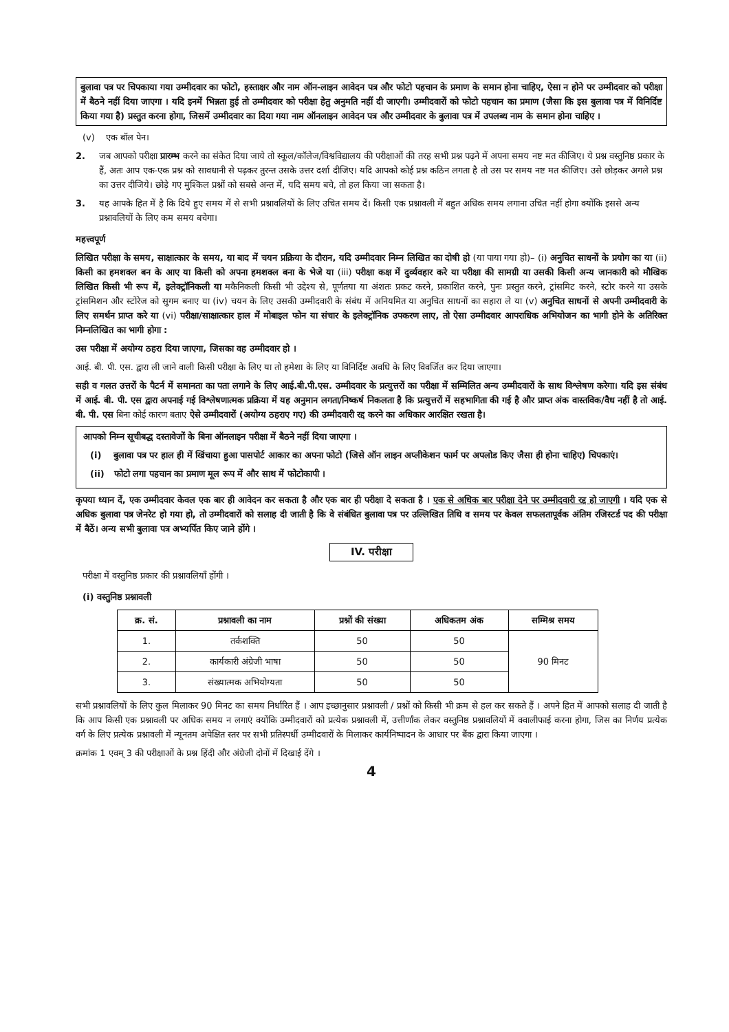बुलावा पत्र पर चिपकाया गया उम्मीदवार का फोटो, हस्ताक्षर और नाम ऑन-लाइन आवेदन पत्र और फोटो पहचान के प्रमाण के समान होना चाहिए, ऐसा न होने पर उम्मीदवार को परीक्षा में बैठने नहीं दिया जाएगा । यदि इनमें भिन्नता हुई तो उम्मीदवार को परीक्षा हेतु अनुमति नहीं दी जाएगी। उम्मीदवारों को फोटो पहचान का प्रमाण (जैसा कि इस बुलावा पत्र में विनिर्दिष्ट किया गया है) प्रस्तुत करना होगा, जिसमें उम्मीदवार का दिया गया नाम ऑनलाइन आवेदन पत्र और उम्मीदवार के बुलावा पत्र में उपलब्ध नाम के समान होना चाहिए ।
(v) एक बॉल पेन।
2. जब आपको परीक्षा प्रारम्भ करने का संकेत दिया जाये तो स्कूल/कॉलेज/विश्वविद्यालय की परीक्षाओं की तरह सभी प्रश्न पढ़ने में अपना समय नष्ट मत कीजिए। ये प्रश्न वस्तुनिष्ठ प्रकार के हैं, अतः आप एक-एक प्रश्न को सावधानी से पढ़कर तुरन्त उसके उत्तर दर्शा दीजिए। यदि आपको कोई प्रश्न कठिन लगता है तो उस पर समय नष्ट मत कीजिए। उसे छोड़कर अगले प्रश्न का उत्तर दीजिये। छोड़े गए मुश्किल प्रश्नों को सबसे अन्त में, यदि समय बचे, तो हल किया जा सकता है।
3. यह आपके हित में है कि दिये हुए समय में से सभी प्रश्नावलियों के लिए उचित समय दें। किसी एक प्रश्नावली में बहुत अधिक समय लगाना उचित नहीं होगा क्योंकि इससे अन्य प्रश्नावलियों के लिए कम समय बचेगा।
महत्त्वपूर्ण
लिखित परीक्षा के समय, साक्षात्कार के समय, या बाद में चयन प्रक्रिया के दौरान, यदि उम्मीदवार निम्न लिखित का दोषी हो (या पाया गया हो)– (i) अनुचित साधनों के प्रयोग का या (ii) किसी का हमशक्ल बन के आए या किसी को अपना हमशक्ल बना के भेजे या (iii) परीक्षा कक्ष में दुर्व्यवहार करे या परीक्षा की सामग्री या उसकी किसी अन्य जानकारी को मौखिक लिखित किसी भी रूप में, इलेक्ट्रॉनिकली या मकैनिकली किसी भी उद्देश्य से, पूर्णतया या अंशतः प्रकट करने, प्रकाशित करने, पुनः प्रस्तुत करने, ट्रांसमिट करने, स्टोर करने या उसके ट्रांसमिशन और स्टोरेज को सुगम बनाए या (iv) चयन के लिए उसकी उम्मीदवारी के संबंध में अनियमित या अनुचित साधनों का सहारा ले या (v) अनुचित साधनों से अपनी उम्मीदवारी के लिए समर्थन प्राप्त करे या (vi) परीक्षा/साक्षात्कार हाल में मोबाइल फोन या संचार के इलेक्ट्रॉनिक उपकरण लाए, तो ऐसा उम्मीदवार आपराधिक अभियोजन का भागी होने के अतिरिक्त निम्नलिखित का भागी होगा :
उस परीक्षा में अयोग्य ठहरा दिया जाएगा, जिसका वह उम्मीदवार हो ।
आई. बी. पी. एस. द्वारा ली जाने वाली किसी परीक्षा के लिए या तो हमेशा के लिए या विनिर्दिष्ट अवधि के लिए विवर्जित कर दिया जाएगा।
सही व गलत उत्तरों के पैटर्न में समानता का पता लगाने के लिए आई.बी.पी.एस. उम्मीदवार के प्रत्युत्तरों का परीक्षा में सम्मिलित अन्य उम्मीदवारों के साथ विश्लेषण करेगा। यदि इस संबंध में आई. बी. पी. एस द्वारा अपनाई गई विश्लेषणात्मक प्रक्रिया में यह अनुमान लगता/निष्कर्ष निकलता है कि प्रत्युत्तरों में सहभागिता की गई है और प्राप्त अंक वास्तविक/वैध नहीं है तो आई. बी. पी. एस बिना कोई कारण बताए ऐसे उम्मीदवारों (अयोग्य ठहराए गए) की उम्मीदवारी रद्द करने का अधिकार आरक्षित रखता है।
आपको निम्न सूचीबद्ध दस्तावेजों के बिना ऑनलाइन परीक्षा में बैठने नहीं दिया जाएगा ।
(i) बुलावा पत्र पर हाल ही में खिंचाया हुआ पासपोर्ट आकार का अपना फोटो (जिसे ऑन लाइन अप्लीकेशन फार्म पर अपलोड किए जैसा ही होना चाहिए) चिपकाएं।
(ii) फोटो लगा पहचान का प्रमाण मूल रूप में और साथ में फोटोकापी ।
कृपया ध्यान दें, एक उम्मीदवार केवल एक बार ही आवेदन कर सकता है और एक बार ही परीक्षा दे सकता है । एक से अधिक बार परीक्षा देने पर उम्मीदवारी रद्द हो जाएगी । यदि एक से अधिक बुलावा पत्र जेनरेट हो गया हो, तो उम्मीदवारों को सलाह दी जाती है कि वे संबंधित बुलावा पत्र पर उल्लिखित तिथि व समय पर केवल सफलतापूर्वक अंतिम रजिस्टर्ड पद की परीक्षा में बैठें। अन्य सभी बुलावा पत्र अभ्यर्पित किए जाने होंगे ।
IV. परीक्षा
परीक्षा में वस्तुनिष्ठ प्रकार की प्रश्नावलियाँ होंगी ।
(i) वस्तुनिष्ठ प्रश्नावली
| क्र. सं. | प्रश्नावली का नाम | प्रश्नों की संख्या | अधिकतम अंक | सम्मिश्र समय |
| --- | --- | --- | --- | --- |
| 1. | तर्कशक्ति | 50 | 50 | 90 मिनट |
| 2. | कार्यकारी अंग्रेजी भाषा | 50 | 50 | |
| 3. | संख्यात्मक अभियोग्यता | 50 | 50 | |
सभी प्रश्नावलियों के लिए कुल मिलाकर 90 मिनट का समय निर्धारित हैं । आप इच्छानुसार प्रश्नावली / प्रश्नों को किसी भी क्रम से हल कर सकते हैं । अपने हित में आपको सलाह दी जाती है कि आप किसी एक प्रश्नावली पर अधिक समय न लगाएं क्योंकि उम्मीदवारों को प्रत्येक प्रश्नावली में, उत्तीर्णांक लेकर वस्तुनिष्ठ प्रश्नावलियों में क्वालीफाई करना होगा, जिस का निर्णय प्रत्येक वर्ग के लिए प्रत्येक प्रश्नावली में न्यूनतम अपेक्षित स्तर पर सभी प्रतिस्पर्धी उम्मीदवारों के मिलाकर कार्यनिष्पादन के आधार पर बैंक द्वारा किया जाएगा ।
क्रमांक 1 एवम् 3 की परीक्षाओं के प्रश्न हिंदी और अंग्रेजी दोनों में दिखाई देंगे ।
4